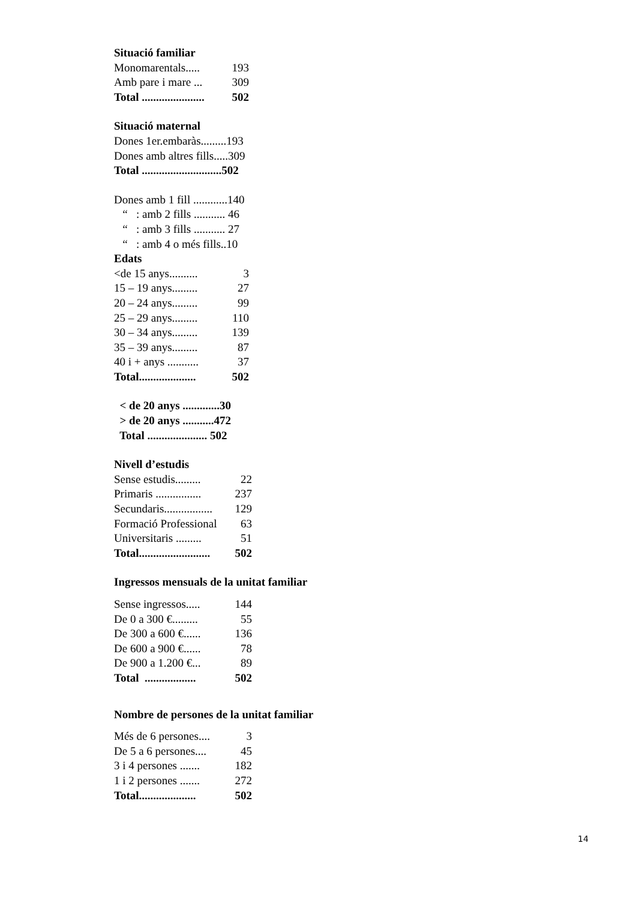Situació familiar
| Monomarentals..... | 193 |
| Amb pare i mare ... | 309 |
| Total ...................... | 502 |
Situació maternal
Dones 1er.embaràs.........193
Dones amb altres fills.....309
Total ............................502
Dones amb 1 fill ............140
“ : amb 2 fills ........... 46
“ : amb 3 fills ........... 27
“ : amb 4 o més fills..10
Edats
| <de 15 anys.......... | 3 |
| 15 – 19 anys......... | 27 |
| 20 – 24 anys......... | 99 |
| 25 – 29 anys......... | 110 |
| 30 – 34 anys......... | 139 |
| 35 – 39 anys......... | 87 |
| 40 i + anys ........... | 37 |
| Total.................... | 502 |
< de 20 anys .............30
> de 20 anys ...........472
Total ..................... 502
Nivell d’estudis
| Sense estudis......... | 22 |
| Primaris ................ | 237 |
| Secundaris................. | 129 |
| Formació Professional | 63 |
| Universitaris ......... | 51 |
| Total......................... | 502 |
Ingressos mensuals de la unitat familiar
| Sense ingressos..... | 144 |
| De 0 a 300 €......... | 55 |
| De 300 a 600 €...... | 136 |
| De 600 a 900 €...... | 78 |
| De 900 a 1.200 €... | 89 |
| Total .................. | 502 |
Nombre de persones de la unitat familiar
| Més de 6 persones.... | 3 |
| De 5 a 6 persones.... | 45 |
| 3 i 4 persones ....... | 182 |
| 1 i 2 persones ....... | 272 |
| Total.................... | 502 |
14